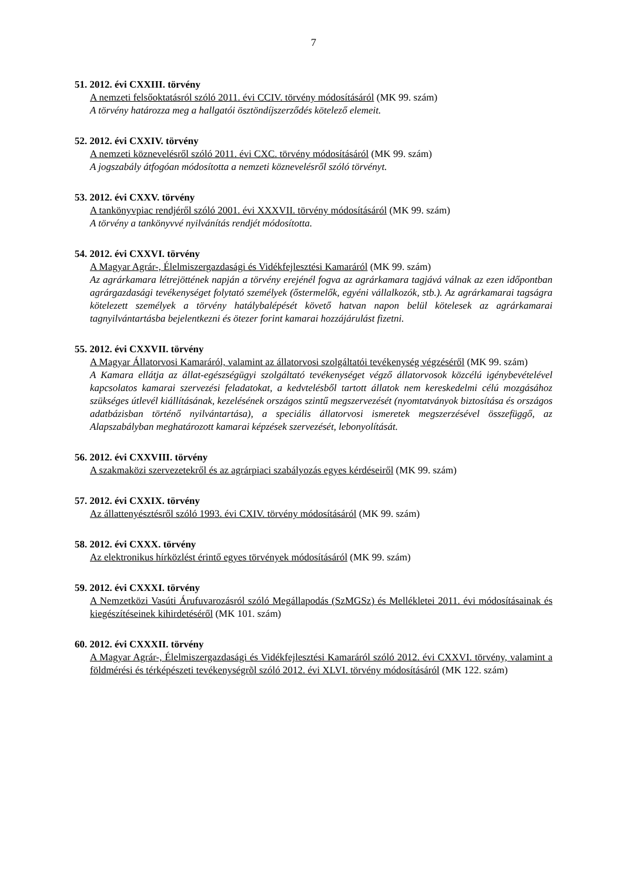7
51. 2012. évi CXXIII. törvény
A nemzeti felsőoktatásról szóló 2011. évi CCIV. törvény módosításáról (MK 99. szám)
A törvény határozza meg a hallgatói ösztöndíjszerződés kötelező elemeit.
52. 2012. évi CXXIV. törvény
A nemzeti köznevelésről szóló 2011. évi CXC. törvény módosításáról (MK 99. szám)
A jogszabály átfogóan módosította a nemzeti köznevelésről szóló törvényt.
53. 2012. évi CXXV. törvény
A tankönyvpiac rendjéről szóló 2001. évi XXXVII. törvény módosításáról (MK 99. szám)
A törvény a tankönyvvé nyilvánítás rendjét módosította.
54. 2012. évi CXXVI. törvény
A Magyar Agrár-, Élelmiszergazdasági és Vidékfejlesztési Kamaráról (MK 99. szám)
Az agrárkamara létrejöttének napján a törvény erejénél fogva az agrárkamara tagjává válnak az ezen időpontban agrárgazdasági tevékenységet folytató személyek (őstermelők, egyéni vállalkozók, stb.). Az agrárkamarai tagságra kötelezett személyek a törvény hatálybalépését követő hatvan napon belül kötelesek az agrárkamarai tagnyilvántartásba bejelentkezni és ötezer forint kamarai hozzájárulást fizetni.
55. 2012. évi CXXVII. törvény
A Magyar Állatorvosi Kamaráról, valamint az állatorvosi szolgáltatói tevékenység végzéséről (MK 99. szám)
A Kamara ellátja az állat-egészségügyi szolgáltató tevékenységet végző állatorvosok közcélú igénybevételével kapcsolatos kamarai szervezési feladatokat, a kedvtelésből tartott állatok nem kereskedelmi célú mozgásához szükséges útlevél kiállításának, kezelésének országos szintű megszervezését (nyomtatványok biztosítása és országos adatbázisban történő nyilvántartása), a speciális állatorvosi ismeretek megszerzésével összefüggő, az Alapszabályban meghatározott kamarai képzések szervezését, lebonyolítását.
56. 2012. évi CXXVIII. törvény
A szakmaközi szervezetekről és az agrárpiaci szabályozás egyes kérdéseiről (MK 99. szám)
57. 2012. évi CXXIX. törvény
Az állattenyésztésről szóló 1993. évi CXIV. törvény módosításáról (MK 99. szám)
58. 2012. évi CXXX. törvény
Az elektronikus hírközlést érintő egyes törvények módosításáról (MK 99. szám)
59. 2012. évi CXXXI. törvény
A Nemzetközi Vasúti Árufuvarozásról szóló Megállapodás (SzMGSz) és Mellékletei 2011. évi módosításainak és kiegészítéseinek kihirdetéséről (MK 101. szám)
60. 2012. évi CXXXII. törvény
A Magyar Agrár-, Élelmiszergazdasági és Vidékfejlesztési Kamaráról szóló 2012. évi CXXVI. törvény, valamint a földmérési és térképészeti tevékenységrõl szóló 2012. évi XLVI. törvény módosításáról (MK 122. szám)